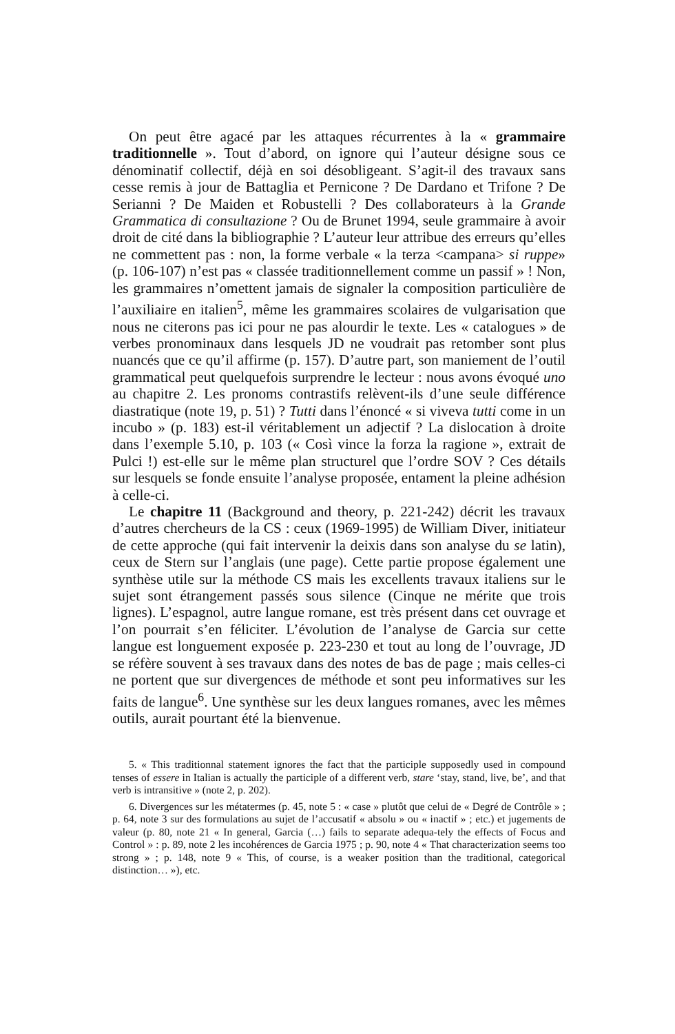On peut être agacé par les attaques récurrentes à la « grammaire traditionnelle ». Tout d’abord, on ignore qui l’auteur désigne sous ce dénominatif collectif, déjà en soi désobligeant. S’agit-il des travaux sans cesse remis à jour de Battaglia et Pernicone ? De Dardano et Trifone ? De Serianni ? De Maiden et Robustelli ? Des collaborateurs à la Grande Grammatica di consultazione ? Ou de Brunet 1994, seule grammaire à avoir droit de cité dans la bibliographie ? L’auteur leur attribue des erreurs qu’elles ne commettent pas : non, la forme verbale « la terza <campana> si ruppe» (p. 106-107) n’est pas « classée traditionnellement comme un passif » ! Non, les grammaires n’omettent jamais de signaler la composition particulière de l’auxiliaire en italien<sup>5</sup>, même les grammaires scolaires de vulgarisation que nous ne citerons pas ici pour ne pas alourdir le texte. Les « catalogues » de verbes pronominaux dans lesquels JD ne voudrait pas retomber sont plus nuancés que ce qu’il affirme (p. 157). D’autre part, son maniement de l’outil grammatical peut quelquefois surprendre le lecteur : nous avons évoqué uno au chapitre 2. Les pronoms contrastifs relèvent-ils d’une seule différence diastratique (note 19, p. 51) ? Tutti dans l’énoncé « si viveva tutti come in un incubo » (p. 183) est-il véritablement un adjectif ? La dislocation à droite dans l’exemple 5.10, p. 103 (« Così vince la forza la ragione », extrait de Pulci !) est-elle sur le même plan structurel que l’ordre SOV ? Ces détails sur lesquels se fonde ensuite l’analyse proposée, entament la pleine adhésion à celle-ci.
Le chapitre 11 (Background and theory, p. 221-242) décrit les travaux d’autres chercheurs de la CS : ceux (1969-1995) de William Diver, initiateur de cette approche (qui fait intervenir la deixis dans son analyse du se latin), ceux de Stern sur l’anglais (une page). Cette partie propose également une synthèse utile sur la méthode CS mais les excellents travaux italiens sur le sujet sont étrangement passés sous silence (Cinque ne mérite que trois lignes). L’espagnol, autre langue romane, est très présent dans cet ouvrage et l’on pourrait s’en féliciter. L’évolution de l’analyse de Garcia sur cette langue est longuement exposée p. 223-230 et tout au long de l’ouvrage, JD se réfère souvent à ses travaux dans des notes de bas de page ; mais celles-ci ne portent que sur divergences de méthode et sont peu informatives sur les faits de langue<sup>6</sup>. Une synthèse sur les deux langues romanes, avec les mêmes outils, aurait pourtant été la bienvenue.
5. « This traditionnal statement ignores the fact that the participle supposedly used in compound tenses of essere in Italian is actually the participle of a different verb, stare ‘stay, stand, live, be’, and that verb is intransitive » (note 2, p. 202).
6. Divergences sur les métatermes (p. 45, note 5 : « case » plutôt que celui de « Degré de Contrôle » ; p. 64, note 3 sur des formulations au sujet de l’accusatif « absolu » ou « inactif » ; etc.) et jugements de valeur (p. 80, note 21 « In general, Garcia (…) fails to separate adequa-tely the effects of Focus and Control » : p. 89, note 2 les incohérences de Garcia 1975 ; p. 90, note 4 « That characterization seems too strong » ; p. 148, note 9 « This, of course, is a weaker position than the traditional, categorical distinction… »), etc.